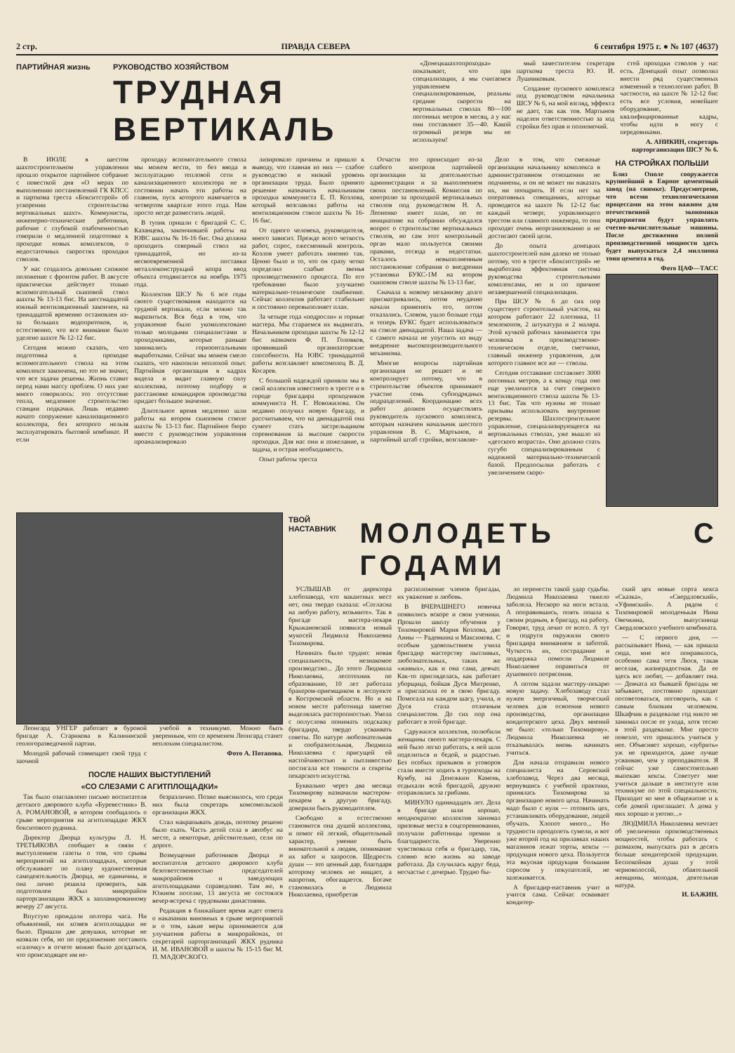2 стр. ПРАВДА СЕВЕРА 6 сентября 1975 г. ● № 107 (4637)
ПАРТИЙНАЯ жизнь РУКОВОДСТВО ХОЗЯЙСТВОМ
ТРУДНАЯ ВЕРТИКАЛЬ
«Донецкшахтопроходка» показывает, что при специализации, а мы считаемся управлением специализированным, реальны средние скорости на вертикальных стволах 80—100 погонных метров в месяц, а у нас они составляют 35—40. Какой огромный резерв мы не используем!
мый заместителем секретаря парткома треста Ю. И. Лушниковым.
Создание пускового комплекса под руководством начальника ШСУ № 6, на мой взгляд, эффекта не дает, так как тов. Мартынов наделен ответственностью за ход стройки без прав и полномочий.
стей проходки стволов у нас есть. Донецкий опыт позволил внести ряд существенных изменений в технологию работ. В частности, на шахте № 12-12 бис есть все условия, новейшее оборудование, квалифицированные кадры, чтобы идти в ногу с передовиками.
А. АНИКИН, секретарь парторганизации ШСУ № 6.
В ИЮЛЕ в шестом шахтостроительном управлении прошло открытое партийное собрание с повесткой дня «О мерах по выполнению постановлений ГК КПСС и парткома треста «Бокситстрой» об ускорении строительства вертикальных шахт». Коммунисты, инженерно-технические работники, рабочие с глубокой озабоченностью говорили о медленной подготовке к проходке новых комплексов, о недостаточных скоростях проходки стволов.
У нас создалось довольно сложное положение с фронтом работ. В августе практически действует только вспомогательный скиповой ствол шахты № 13-13 бис. На шестнадцатой южный вентиляционный закончен, на тринадцатой временно остановлен из-за больших водопритоков, и, естественно, что все внимание было уделено шахте № 12-12 бис.
Сегодня можно сказать, что подготовка к проходке вспомогательного ствола на этом комплексе закончена, но это не значит, что все задачи решены. Жизнь ставит перед нами массу проблем. О них уже много говорилось: это отсутствие тепла, медленное строительство станции подкачки. Лишь недавно начато сооружение канализационного коллектора, без которого нельзя эксплуатировать бытовой комбинат. И если
проходку вспомогательного ствола мы можем вести, то без ввода в эксплуатацию тепловой сети и канализационного коллектора не в состоянии начать эти работы на главном, пуск которого намечается в четвертом квартале этого года. Нам просто негде разместить людей.
В тупик пришли с бригадой С. С. Казанцева, закончившей работы на ЮВС шахты № 16-16 бис. Она должна проходить северный ствол на тринадцатой, но из-за несвоевременной поставки металлоконструкций копра ввод объекта отодвигается на ноябрь 1975 года.
Коллектив ШСУ № 6 все годы своего существования находится на трудной вертикали, если можно так выразиться. Вся беда в том, что управление было укомплектовано только молодыми специалистами и проходчиками, которые раньше занимались горизонтальными выработками. Сейчас мы можем смело сказать, что накопили неплохой опыт. Партийная организация в кадрах видела и видит главную силу коллектива, поэтому подбору и расстановке командиров производства придает большое значение.
Длительное время медленно шли работы на втором скиповом стволе шахты № 13-13 бис. Партийное бюро вместе с руководством управления проанализировало
лизировало причины и пришло к выводу, что главная из них — слабое руководство и низкий уровень организации труда. Было принято решение назначить начальником проходки коммуниста Е. П. Козлова, который возглавлял работы на вентиляционном стволе шахты № 16-16 бис.
От одного человека, руководителя, много зависит. Прежде всего четкость работ, спрос, ежесменный контроль. Козлов умеет работать именно так. Ценно было и то, что он сразу четко определил слабые звенья производственного процесса. По его требованию было улучшено материально-техническое снабжение. Сейчас коллектив работает стабильно и постоянно перевыполняет план.
За четыре года «подросли» и горные мастера. Мы стараемся их выдвигать. Начальником проходки шахты № 12-12 бис назначен Ф. П. Головков, проявивший организаторские способности. На ЮВС тринадцатой работы возглавляет комсомолец В. Д. Косарев.
С большой надеждой приняли мы в свой коллектив известного в тресте и в городе бригадира проходчиков коммуниста Н. Г. Новожилова. Он недавно получил новую бригаду, и рассчитываем, что на двенадцатой она сумеет стать застрельщиком соревнования за высокие скорости проходки. Для нас они и пожелание, и задача, и острая необходимость.
Опыт работы треста
Отчасти это происходит из-за слабого контроля партийной организации за деятельностью администрации и за выполнением своих постановлений. Комиссия по контролю за проходкой вертикальных стволов под руководством Н. А. Леоненко имеет план, по ее инициативе на собрании обсуждался вопрос о строительстве вертикальных стволов, но сам этот контрольный орган мало пользуется своими правами, отсюда и недостатки. Осталось невыполненным постановление собрания о внедрении установки БУКС-1М на втором скиповом стволе шахты № 13-13 бис.
Сначала к новому механизму долго присматривались, потом неудачно начали применять его, потом отказались. Словом, ушло больше года и теперь БУКС будет использоваться на стволе двенадцатой. Наша задача — с самого начала не упустить из виду внедрение высокопроизводительного механизма.
Многие вопросы партийная организация не решает и не контролирует потому, что в строительстве объектов принимают участие семь субподрядных подразделений. Координацию всех работ должен осуществлять руководитель пускового комплекса, которым назначен начальник шестого управления В. С. Мартынов, и партийный штаб стройки, возглавляе-
Дело в том, что смежные организации начальнику комплекса в административном отношении не подчинены, и он не может ни наказать их, ни поощрить. И если нет на оперативных совещаниях, которые проводятся на шахте № 12-12 бис каждый четверг, управляющего трестом или главного инженера, то они проходят очень неорганизованно и не достигают своей цели.
До опыта донецких шахтостроителей нам далеко не только потому, что в тресте «Бокситстрой» не выработана эффективная система руководства строительными комплексами, но и по причине незавершенной специализации.
При ШСУ № 6 до сих пор существует строительный участок, на котором работают 22 плотника, 11 землекопов, 2 штукатура и 2 маляра. Этой кучкой рабочих занимаются три человека в производственно-техническом отделе, сметчики, главный инженер управления, для которого главное все же — стволы.
Сегодня отставание составляет 3000 погонных метров, а к концу года оно еще увеличится за счет северного вентиляционного ствола шахты № 13-13 бис. Так что нужны не только призывы использовать внутренние резервы. Шахтостроительное управление, специализирующееся на вертикальных стволах, уже вышло из «детского возраста». Оно должно стать сугубо специализированным с надежной материально-технической базой. Предпосылки работать с увеличением скоро-
НА СТРОЙКАХ ПОЛЬШИ
Близ Ополе сооружается крупнейший в Европе цементный завод (на снимке). Предусмотрено, что всеми технологическими процессами на этом важном для отечественной экономики предприятии будут управлять счетно-вычислительные машины. После достижения полной производственной мощности здесь будет выпускаться 2,4 миллиона тонн цемента в год.
Фото ЦАФ—ТАСС
Леонгард УНГЕР работает в буровой бригаде А. Старикова в Калининской геологоразведочной партии.
Молодой рабочий совмещает свой труд с заочной
учебой в техникуме. Можно быть уверенным, что со временем Леонгард станет неплохим специалистом.
Фото А. Потапова.
ПОСЛЕ НАШИХ ВЫСТУПЛЕНИЙ
«СО СЛЕЗАМИ С АГИТПЛОЩАДКИ»
Так было озаглавлено письмо воспитателя детского дворового клуба «Буревестник» В. А. РОМАНОВОЙ, в котором сообщалось о срыве мероприятия на агитплощадке ЖКХ бокситового рудника.
Директор Дворца культуры Л. Н. ТРЕТЬЯКОВА сообщает в связи с выступлением газеты о том, что срывы мероприятий на агитплощадках, которые обслуживает по плану художественная самодеятельность Дворца, не единичны, и она лично решила проверить, как подготовлен был микрорайон парторганизации ЖКХ к запланированному вечеру 27 августа.
Впустую прождали полтора часа. Ни объявлений, ни хозяев агитплощадки не было. Пришли две девушки, которые не назвали себя, но по предложению поставить «галочку» в отчете можно было догадаться, что происходящее им не-
безразлично. Позже выяснилось, что среди них была секретарь комсомольской организации ЖКХ.
Стал накрапывать дождь, поэтому решено было ехать. Часть детей села в автобус на месте, а некоторые, действительно, сели по дороге.
Возмущение работников Дворца и воспитателя детского дворового клуба безответственностью председателей микрорайонов и заведующих агитплощадками справедливо. Там же, в Южном поселке, 13 августа не состоялся вечер-встреча с трудовыми династиями.
Редакция в ближайшее время ждет ответа о наказании виновных в срыве мероприятий и о том, какие меры принимаются для улучшения работы в микрорайонах, от секретарей парторганизаций ЖКХ рудника И. М. ИВАНОВОЙ и шахты № 15-15 бис М. П. МАДОРСКОГО.
ТВОЙ НАСТАВНИК
МОЛОДЕТЬ С ГОДАМИ
УСЛЫШАВ от директора хлебозавода, что вакантных мест нет, она твердо сказала: «Согласна на любую работу, возьмите». Так в бригаде мастера-пекаря Крыжановской появился новый мукосей Людмила Николаевна Тихомирова.
Начинать было трудно: новая специальность, незнакомое производство... До этого Людмила Николаевна, лесотехник по образованию, 10 лет работала бракером-приемщиком в леспункте в Костромской области. Но и на новом месте работница заметно выделялась расторопностью. Умела с полуслова понимать подсказку бригадира, твердо усваивать советы. По натуре любознательная и сообразительная, Людмила Николаевна с присущей ей настойчивостью и пытливостью постигала все тонкости и секреты пекарского искусства.
Буквально через два месяца Тихомирову назначили мастером-пекарем в другую бригаду, доверили быть руководителем.
Свободно и естественно становится она душой коллектива, и помог ей легкий, общительный характер, умение быть внимательной к людям, понимание их забот и запросов. Щедрость души — это ценный дар, благодаря которому человек не нищает, а напротив, обогащается. Богаче становилась и Людмила Николаевна, приобретая
расположение членов бригады, их уважение и любовь.
В ВЧЕРАШНЕГО новичка появились вскоре и свои ученики. Прошли школу обучения у Тихомировой Мария Козлова, две Анны — Радевкина и Максимова. С особым удовольствием учила бригадир мастерству пытливых, любознательных, таких же «живых», как и она сама, девчат. Как-то пригляделась, как работает уборщица, бойкая Дуся Митренко, и пригласила ее в свою бригаду. Помогала на каждом шагу, учила, и Дуся стала отличным специалистом. До сих пор она работает в этой бригаде.
Сдружился коллектив, полюбили женщины своего мастера-пекаря. С ней было легко работать, к ней шли поделиться и бедой, и радостью. Без особых призывов и уговоров стали вместе ходить в турпоходы на Кумбу, на Денежкин Камень, отдыхали всей бригадой, дружно отправлялись за грибами.
МИНУЛО одиннадцать лет. Дела в бригаде шли хорошо, неоднократно коллектив занимал призовые места в соцсоревновании, получали работницы премии и благодарности. Уверенно чувствовала себя и бригадир, так, словно всю жизнь на заводе работала. Да случилась вдруг беда, несчастье с дочерью. Трудно бы-
ло перенести такой удар судьбы. Людмила Николаевна тяжело заболела. Нескоро на ноги встала. А поправившись, опять пошла к своим родным, в бригаду, на работу. Говорят, труд лечит от всего. А тут и подруги окружили своего бригадира вниманием и заботой. Чуткость их, сострадание и поддержка помогли Людмиле Николаевне оправиться от душевного потрясения.
А потом задали мастеру-пекарю новую задачу. Хлебозаводу стал нужен энергичный, творческий человек для освоения нового производства, организации кондитерского цеха. Двух мнений не было: «только Тихомирову». Людмила Николаевна не отказывалась вновь начинать учиться.
Для начала отправили нового специалиста на Серовский хлебозавод. Через два месяца, вернувшись с учебной практики, принялась Тихомирова за организацию нового цеха. Начинать надо было с нуля — готовить цех, устанавливать оборудование, людей обучать. Хлопот много... Но трудности преодолеть сумели, и вот уже второй год на прилавках наших магазинов лежат торты, кексы — продукция нового цеха. Пользуется эта вкусная продукция большим спросом у покупателей, не залеживается.
А бригадир-наставник учит и учится сама. Сейчас осваивает кондитер-
ский цех новые сорта кекса «Сказка», «Свердловский», «Уфимский». А рядом с Тихомировой молоденькая Нина Овечкина, выпускница Свердловского учебного комбината.
— С первого дня, — рассказывает Нина, — как пришла сюда, мне все понравилось, особенно сама тетя Люся, такая веселая, жизнерадостная. Да ее здесь все любят, — добавляет она. — Девчата из бывшей бригады не забывают, постоянно приходят посоветоваться, поговорить, как с самым близким человеком. Шкафчик в раздевалке год никто не занимал после ее ухода, хотя тесно в этой раздевалке. Мне просто повезло, что пришлось учиться у нее. Объясняет хорошо, «зубрить» уж не приходится, даже лучше усваиваю, чем у преподавателя. Я сейчас уже самостоятельно выпекаю кексы. Советует мне учиться дальше в институте или техникуме по этой специальности. Приходит ко мне в общежитие и к себе домой приглашает. А дома у них хорошо и уютно...»
ЛЮДМИЛА Николаевна мечтает об увеличении производственных мощностей, чтобы работать с размахом, выпускать раз в десять больше кондитерской продукции. Беспокойная душа у этой черноволосой, обаятельной женщины, молодая, деятельная натура.
И. БАЖИН.